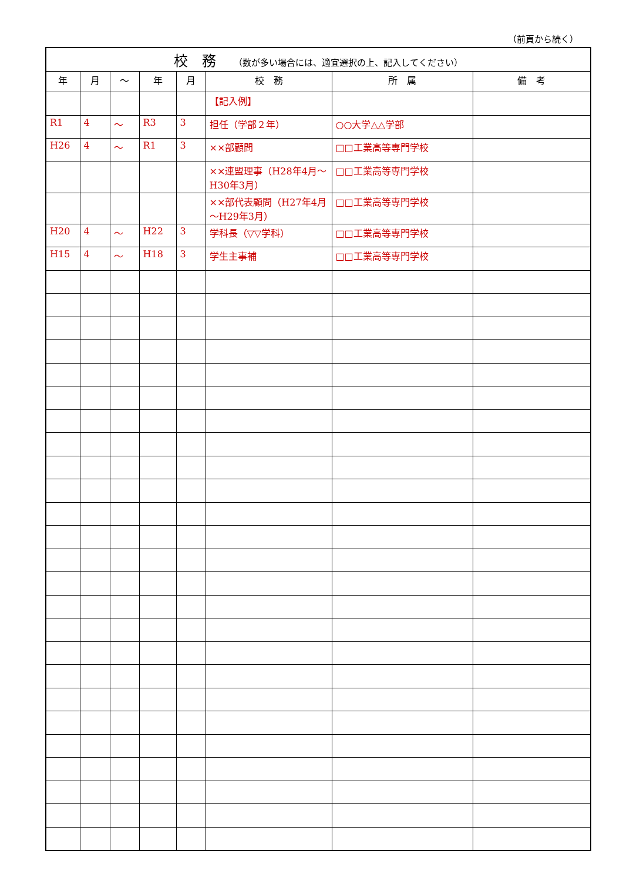（前頁から続く）
| 校 務 （数が多い場合には、適宜選択の上、記入してください） | | | | | | | |
| 年 | 月 | ～ | 年 | 月 | 校 務 | 所 属 | 備 考 |
| | | | | | 【記入例】 | | |
| R1 | 4 | ～ | R3 | 3 | 担任（学部２年） | ○○大学△△学部 | |
| H26 | 4 | ～ | R1 | 3 | ××部顧問 | □□工業高等専門学校 | |
| | | | | | ××連盟理事（H28年4月～H30年3月） | □□工業高等専門学校 | |
| | | | | | ××部代表顧問（H27年4月～H29年3月） | □□工業高等専門学校 | |
| H20 | 4 | ～ | H22 | 3 | 学科長（▽▽学科） | □□工業高等専門学校 | |
| H15 | 4 | ～ | H18 | 3 | 学生主事補 | □□工業高等専門学校 | |